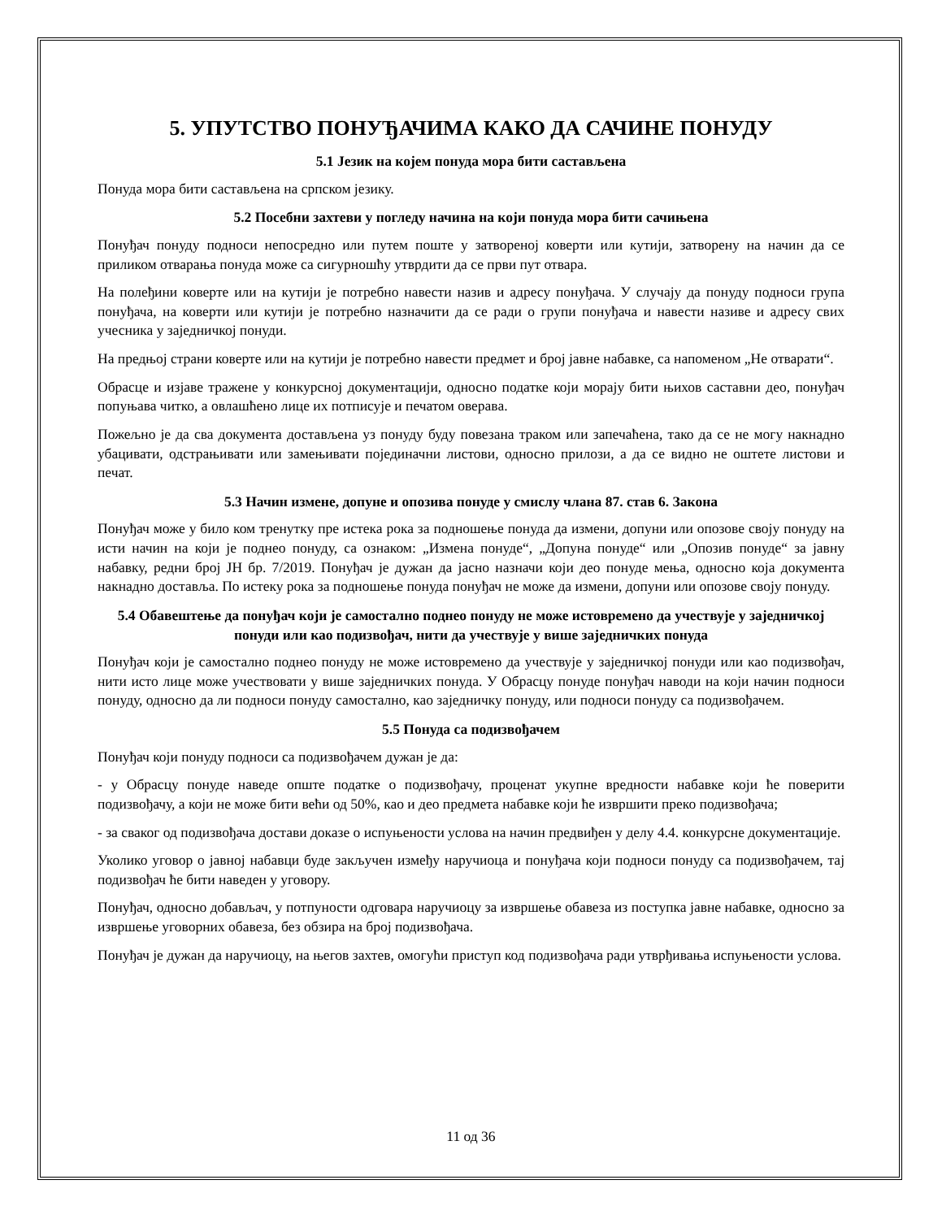5. УПУТСТВО ПОНУЂАЧИМА КАКО ДА САЧИНЕ ПОНУДУ
5.1 Језик на којем понуда мора бити састављена
Понуда мора бити састављена на српском језику.
5.2 Посебни захтеви у погледу начина на који понуда мора бити сачињена
Понуђач понуду подноси непосредно или путем поште у затвореној коверти или кутији, затворену на начин да се приликом отварања понуда може са сигурношћу утврдити да се први пут отвара.
На полеђини коверте или на кутији је потребно навести назив и адресу понуђача. У случају да понуду подноси група понуђача, на коверти или кутији је потребно назначити да се ради о групи понуђача и навести називе и адресу свих учесника у заједничкој понуди.
На предњој страни коверте или на кутији је потребно навести предмет и број јавне набавке, са напоменом „Не отварати“.
Обрасце и изјаве тражене у конкурсној документацији, односно податке који морају бити њихов саставни део, понуђач попуњава читко, а овлашћено лице их потписује и печатом оверава.
Пожељно је да сва документа достављена уз понуду буду повезана траком или запечаћена, тако да се не могу накнадно убацивати, одстрањивати или замењивати појединачни листови, односно прилози, а да се видно не оштете листови и печат.
5.3 Начин измене, допуне и опозива понуде у смислу члана 87. став 6. Закона
Понуђач може у било ком тренутку пре истека рока за подношење понуда да измени, допуни или опозове своју понуду на исти начин на који је поднео понуду, са ознаком: „Измена понуде“, „Допуна понуде“ или „Опозив понуде“ за јавну набавку, редни број ЈН бр. 7/2019. Понуђач је дужан да јасно назначи који део понуде мења, односно која документа накнадно доставља. По истеку рока за подношење понуда понуђач не може да измени, допуни или опозове своју понуду.
5.4 Обавештење да понуђач који је самостално поднео понуду не може истовремено да учествује у заједничкој понуди или као подизвођач, нити да учествује у више заједничких понуда
Понуђач који је самостално поднео понуду не може истовремено да учествује у заједничкој понуди или као подизвођач, нити исто лице може учествовати у више заједничких понуда. У Обрасцу понуде понуђач наводи на који начин подноси понуду, односно да ли подноси понуду самостално, као заједничку понуду, или подноси понуду са подизвођачем.
5.5 Понуда са подизвођачем
Понуђач који понуду подноси са подизвођачем дужан је да:
- у Обрасцу понуде наведе опште податке о подизвођачу, проценат укупне вредности набавке који ће поверити подизвођачу, а који не може бити већи од 50%, као и део предмета набавке који ће извршити преко подизвођача;
- за сваког од подизвођача достави доказе о испуњености услова на начин предвиђен у делу 4.4. конкурсне документације.
Уколико уговор о јавној набавци буде закључен између наручиоца и понуђача који подноси понуду са подизвођачем, тај подизвођач ће бити наведен у уговору.
Понуђач, односно добављач, у потпуности одговара наручиоцу за извршење обавеза из поступка јавне набавке, односно за извршење уговорних обавеза, без обзира на број подизвођача.
Понуђач је дужан да наручиоцу, на његов захтев, омогући приступ код подизвођача ради утврђивања испуњености услова.
11 од 36